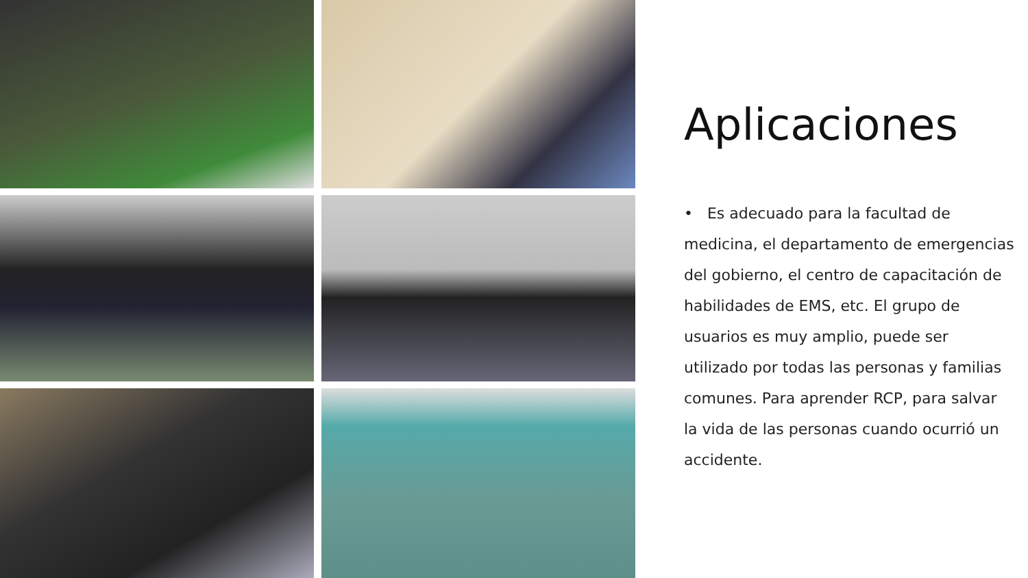Aplicaciones
• Es adecuado para la facultad de medicina, el departamento de emergencias del gobierno, el centro de capacitación de habilidades de EMS, etc. El grupo de usuarios es muy amplio, puede ser utilizado por todas las personas y familias comunes. Para aprender RCP, para salvar la vida de las personas cuando ocurrió un accidente.